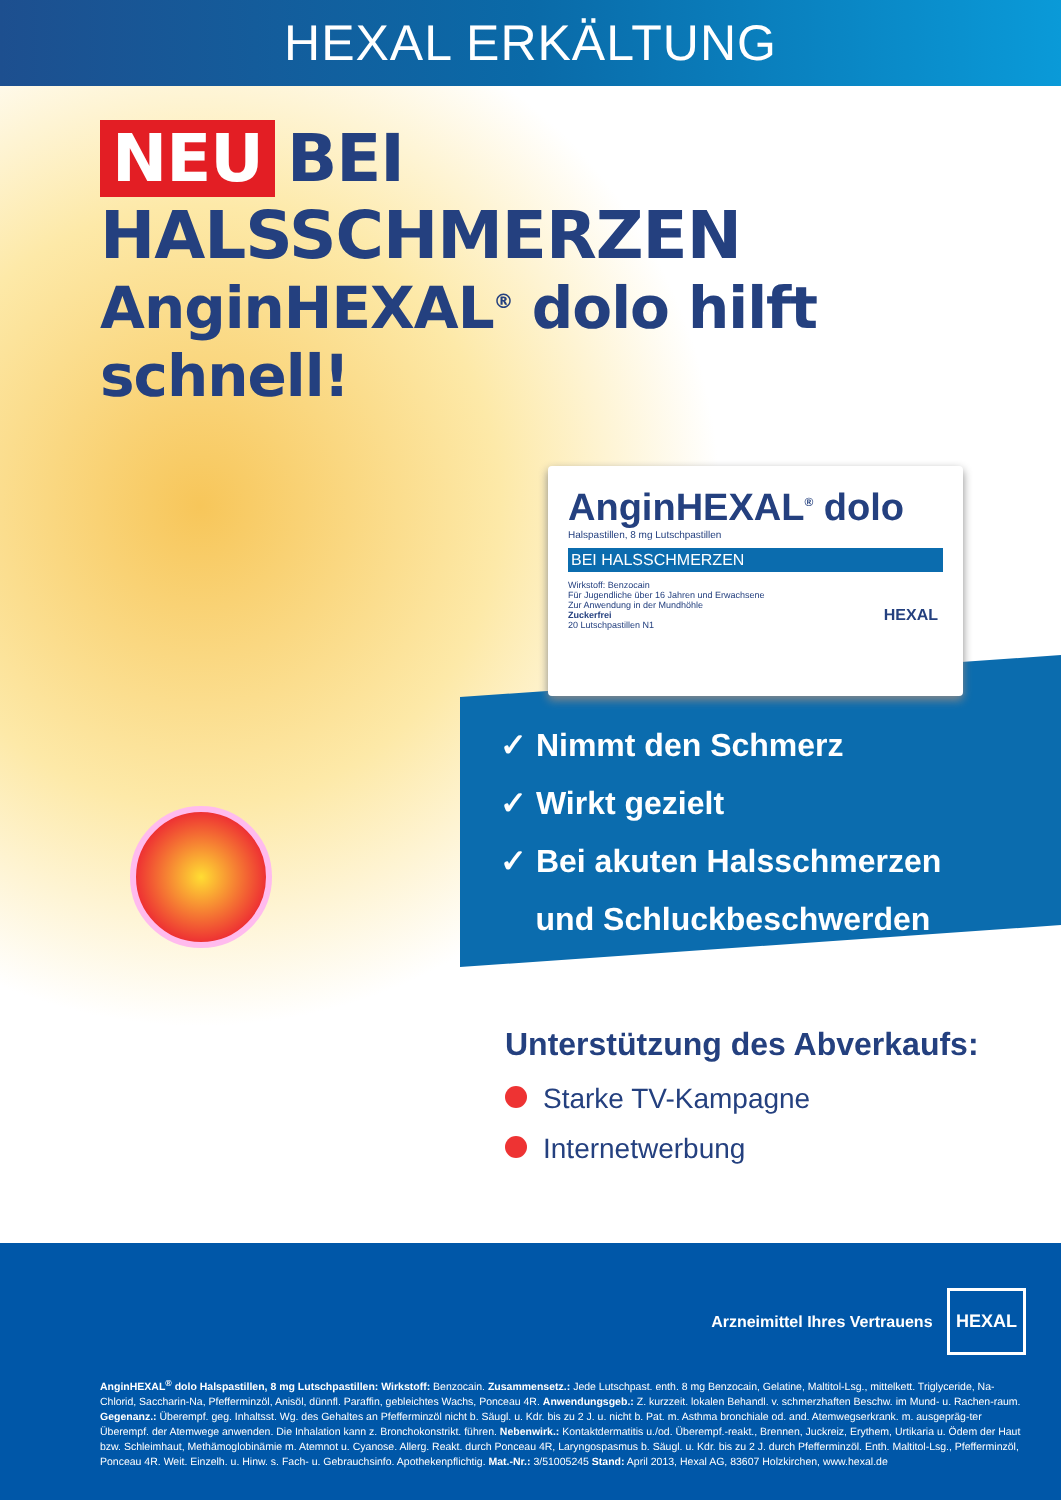HEXAL ERKÄLTUNG
NEU BEI HALSSCHMERZEN
AnginHEXAL<sup>®</sup> dolo hilft schnell!
AnginHEXAL<sup>®</sup> dolo
Halspastillen, 8 mg Lutschpastillen
BEI HALSSCHMERZEN
Wirkstoff: Benzocain
Für Jugendliche über 16 Jahren und Erwachsene
Zur Anwendung in der Mundhöhle
Zuckerfrei
20 Lutschpastillen N1
HEXAL
✓ Nimmt den Schmerz
✓ Wirkt gezielt
✓ Bei akuten Halsschmerzen
und Schluckbeschwerden
Unterstützung des Abverkaufs:
Starke TV-Kampagne
Internetwerbung
Arzneimittel Ihres Vertrauens HEXAL
AnginHEXAL<sup>®</sup> dolo Halspastillen, 8 mg Lutschpastillen: Wirkstoff: Benzocain. Zusammensetz.: Jede Lutschpast. enth. 8 mg Benzocain, Gelatine, Maltitol-Lsg., mittelkett. Triglyceride, Na-Chlorid, Saccharin-Na, Pfefferminzöl, Anisöl, dünnfl. Paraffin, gebleichtes Wachs, Ponceau 4R. Anwendungsgeb.: Z. kurzzeit. lokalen Behandl. v. schmerzhaften Beschw. im Mund- u. Rachen-raum. Gegenanz.: Überempf. geg. Inhaltsst. Wg. des Gehaltes an Pfefferminzöl nicht b. Säugl. u. Kdr. bis zu 2 J. u. nicht b. Pat. m. Asthma bronchiale od. and. Atemwegserkrank. m. ausgepräg-ter Überempf. der Atemwege anwenden. Die Inhalation kann z. Bronchokonstrikt. führen. Nebenwirk.: Kontaktdermatitis u./od. Überempf.-reakt., Brennen, Juckreiz, Erythem, Urtikaria u. Ödem der Haut bzw. Schleimhaut, Methämoglobinämie m. Atemnot u. Cyanose. Allerg. Reakt. durch Ponceau 4R, Laryngospasmus b. Säugl. u. Kdr. bis zu 2 J. durch Pfefferminzöl. Enth. Maltitol-Lsg., Pfefferminzöl, Ponceau 4R. Weit. Einzelh. u. Hinw. s. Fach- u. Gebrauchsinfo. Apothekenpflichtig. Mat.-Nr.: 3/51005245 Stand: April 2013, Hexal AG, 83607 Holzkirchen, www.hexal.de